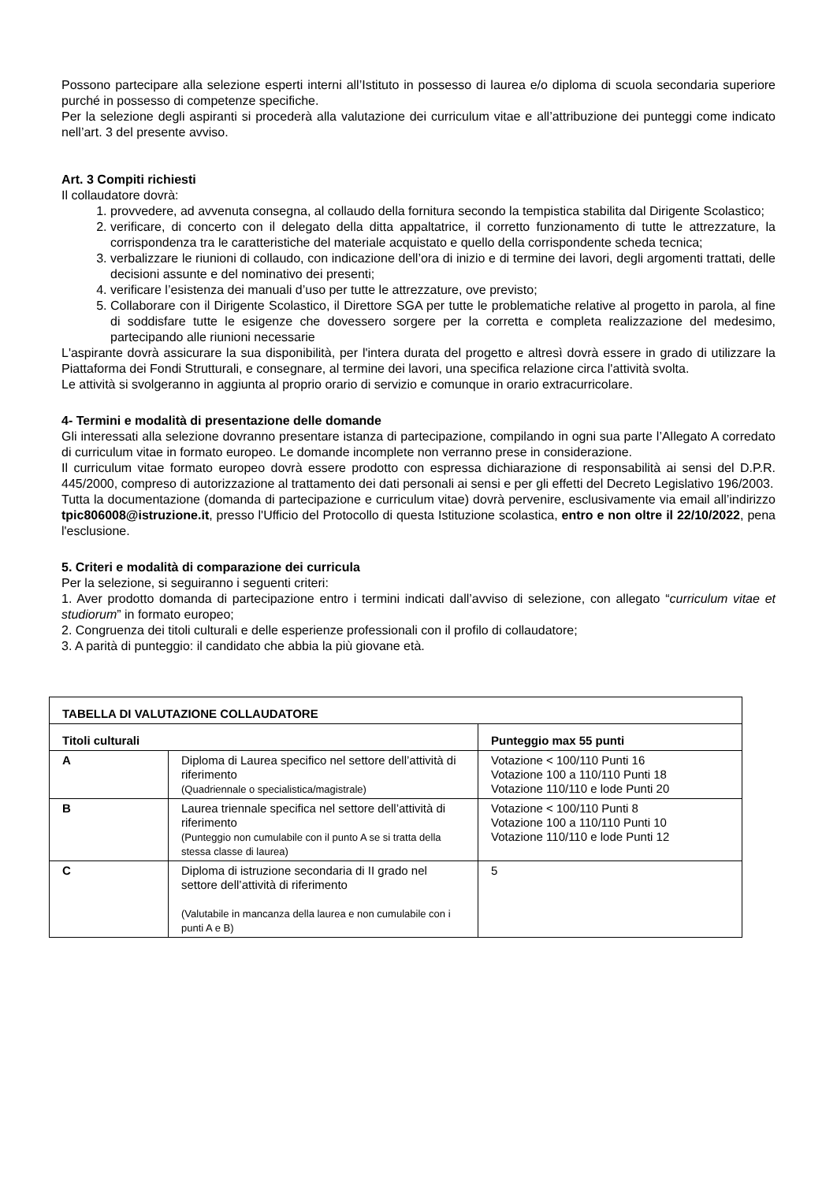Possono partecipare alla selezione esperti interni all’Istituto in possesso di laurea e/o diploma di scuola secondaria superiore purché in possesso di competenze specifiche.
Per la selezione degli aspiranti si procederà alla valutazione dei curriculum vitae e all’attribuzione dei punteggi come indicato nell’art. 3 del presente avviso.
Art. 3 Compiti richiesti
Il collaudatore dovrà:
1. provvedere, ad avvenuta consegna, al collaudo della fornitura secondo la tempistica stabilita dal Dirigente Scolastico;
2. verificare, di concerto con il delegato della ditta appaltatrice, il corretto funzionamento di tutte le attrezzature, la corrispondenza tra le caratteristiche del materiale acquistato e quello della corrispondente scheda tecnica;
3. verbalizzare le riunioni di collaudo, con indicazione dell’ora di inizio e di termine dei lavori, degli argomenti trattati, delle decisioni assunte e del nominativo dei presenti;
4. verificare l’esistenza dei manuali d’uso per tutte le attrezzature, ove previsto;
5. Collaborare con il Dirigente Scolastico, il Direttore SGA per tutte le problematiche relative al progetto in parola, al fine di soddisfare tutte le esigenze che dovessero sorgere per la corretta e completa realizzazione del medesimo, partecipando alle riunioni necessarie
L'aspirante dovrà assicurare la sua disponibilità, per l'intera durata del progetto e altresì dovrà essere in grado di utilizzare la Piattaforma dei Fondi Strutturali, e consegnare, al termine dei lavori, una specifica relazione circa l'attività svolta.
Le attività si svolgeranno in aggiunta al proprio orario di servizio e comunque in orario extracurricolare.
4- Termini e modalità di presentazione delle domande
Gli interessati alla selezione dovranno presentare istanza di partecipazione, compilando in ogni sua parte l’Allegato A corredato di curriculum vitae in formato europeo. Le domande incomplete non verranno prese in considerazione.
Il curriculum vitae formato europeo dovrà essere prodotto con espressa dichiarazione di responsabilità ai sensi del D.P.R. 445/2000, compreso di autorizzazione al trattamento dei dati personali ai sensi e per gli effetti del Decreto Legislativo 196/2003.
Tutta la documentazione (domanda di partecipazione e curriculum vitae) dovrà pervenire, esclusivamente via email all’indirizzo tpic806008@istruzione.it, presso l'Ufficio del Protocollo di questa Istituzione scolastica, entro e non oltre il 22/10/2022, pena l'esclusione.
5. Criteri e modalità di comparazione dei curricula
Per la selezione, si seguiranno i seguenti criteri:
1. Aver prodotto domanda di partecipazione entro i termini indicati dall’avviso di selezione, con allegato “curriculum vitae et studiorum” in formato europeo;
2. Congruenza dei titoli culturali e delle esperienze professionali con il profilo di collaudatore;
3. A parità di punteggio: il candidato che abbia la più giovane età.
| TABELLA DI VALUTAZIONE COLLAUDATORE | | |
| --- | --- | --- |
| Titoli culturali | | Punteggio max 55 punti |
| A | Diploma di Laurea specifico nel settore dell’attività di riferimento (Quadriennale o specialistica/magistrale) | Votazione < 100/110 Punti 16 Votazione 100 a 110/110 Punti 18 Votazione 110/110 e lode Punti 20 |
| B | Laurea triennale specifica nel settore dell’attività di riferimento (Punteggio non cumulabile con il punto A se si tratta della stessa classe di laurea) | Votazione < 100/110 Punti 8 Votazione 100 a 110/110 Punti 10 Votazione 110/110 e lode Punti 12 |
| C | Diploma di istruzione secondaria di II grado nel settore dell’attività di riferimento (Valutabile in mancanza della laurea e non cumulabile con i punti A e B) | 5 |